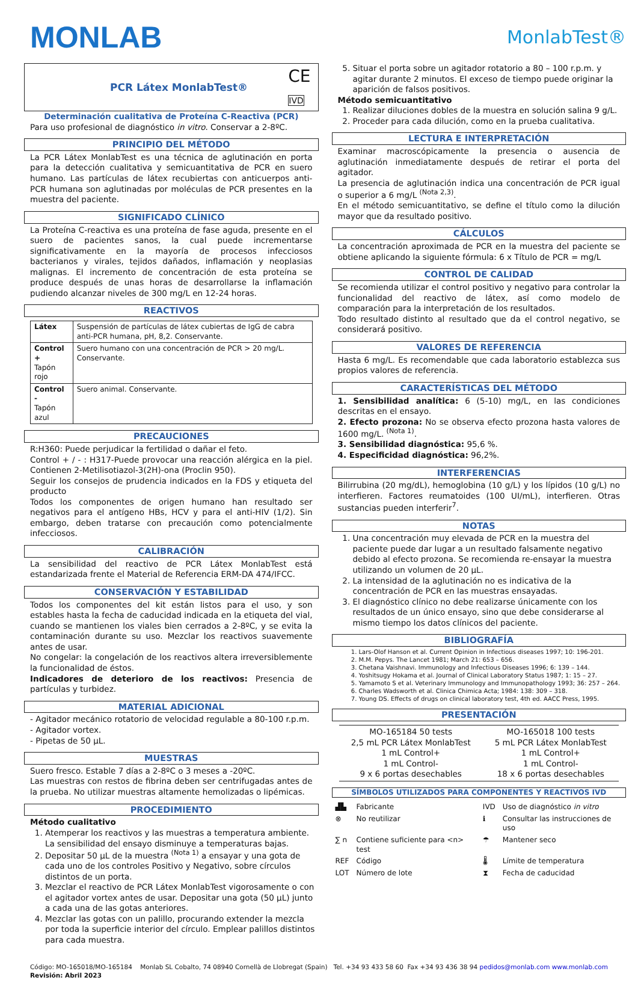MONLAB
MonlabTest®
PCR Látex MonlabTest® CE
IVD
Determinación cualitativa de Proteína C-Reactiva (PCR)
Para uso profesional de diagnóstico in vitro. Conservar a 2-8ºC.
PRINCIPIO DEL MÉTODO
La PCR Látex MonlabTest es una técnica de aglutinación en porta para la detección cualitativa y semicuantitativa de PCR en suero humano. Las partículas de látex recubiertas con anticuerpos anti-PCR humana son aglutinadas por moléculas de PCR presentes en la muestra del paciente.
SIGNIFICADO CLÍNICO
La Proteína C-reactiva es una proteína de fase aguda, presente en el suero de pacientes sanos, la cual puede incrementarse significativamente en la mayoría de procesos infecciosos bacterianos y virales, tejidos dañados, inflamación y neoplasias malignas. El incremento de concentración de esta proteína se produce después de unas horas de desarrollarse la inflamación pudiendo alcanzar niveles de 300 mg/L en 12-24 horas.
REACTIVOS
| Látex | Suspensión de partículas de látex cubiertas de IgG de cabra anti-PCR humana, pH, 8,2. Conservante. |
| Control + Tapón rojo | Suero humano con una concentración de PCR > 20 mg/L. Conservante. |
| Control - Tapón azul | Suero animal. Conservante. |
PRECAUCIONES
R:H360: Puede perjudicar la fertilidad o dañar el feto.
Control + / - : H317-Puede provocar una reacción alérgica en la piel. Contienen 2-Metilisotiazol-3(2H)-ona (Proclin 950).
Seguir los consejos de prudencia indicados en la FDS y etiqueta del producto
Todos los componentes de origen humano han resultado ser negativos para el antígeno HBs, HCV y para el anti-HIV (1/2). Sin embargo, deben tratarse con precaución como potencialmente infecciosos.
CALIBRACIÓN
La sensibilidad del reactivo de PCR Látex MonlabTest está estandarizada frente el Material de Referencia ERM-DA 474/IFCC.
CONSERVACIÓN Y ESTABILIDAD
Todos los componentes del kit están listos para el uso, y son estables hasta la fecha de caducidad indicada en la etiqueta del vial, cuando se mantienen los viales bien cerrados a 2-8ºC, y se evita la contaminación durante su uso. Mezclar los reactivos suavemente antes de usar.
No congelar: la congelación de los reactivos altera irreversiblemente la funcionalidad de éstos.
Indicadores de deterioro de los reactivos: Presencia de partículas y turbidez.
MATERIAL ADICIONAL
- Agitador mecánico rotatorio de velocidad regulable a 80-100 r.p.m.
- Agitador vortex.
- Pipetas de 50 µL.
MUESTRAS
Suero fresco. Estable 7 días a 2-8ºC o 3 meses a -20ºC.
Las muestras con restos de fibrina deben ser centrifugadas antes de la prueba. No utilizar muestras altamente hemolizadas o lipémicas.
PROCEDIMIENTO
Método cualitativo
1. Atemperar los reactivos y las muestras a temperatura ambiente. La sensibilidad del ensayo disminuye a temperaturas bajas.
2. Depositar 50 µL de la muestra <sup>(Nota 1)</sup> a ensayar y una gota de cada uno de los controles Positivo y Negativo, sobre círculos distintos de un porta.
3. Mezclar el reactivo de PCR Látex MonlabTest vigorosamente o con el agitador vortex antes de usar. Depositar una gota (50 µL) junto a cada una de las gotas anteriores.
4. Mezclar las gotas con un palillo, procurando extender la mezcla por toda la superficie interior del círculo. Emplear palillos distintos para cada muestra.
5. Situar el porta sobre un agitador rotatorio a 80 – 100 r.p.m. y agitar durante 2 minutos. El exceso de tiempo puede originar la aparición de falsos positivos.
Método semicuantitativo
1. Realizar diluciones dobles de la muestra en solución salina 9 g/L.
2. Proceder para cada dilución, como en la prueba cualitativa.
LECTURA E INTERPRETACIÓN
Examinar macroscópicamente la presencia o ausencia de aglutinación inmediatamente después de retirar el porta del agitador.
La presencia de aglutinación indica una concentración de PCR igual o superior a 6 mg/L <sup>(Nota 2,3)</sup>.
En el método semicuantitativo, se define el título como la dilución mayor que da resultado positivo.
CÁLCULOS
La concentración aproximada de PCR en la muestra del paciente se obtiene aplicando la siguiente fórmula: 6 x Título de PCR = mg/L
CONTROL DE CALIDAD
Se recomienda utilizar el control positivo y negativo para controlar la funcionalidad del reactivo de látex, así como modelo de comparación para la interpretación de los resultados.
Todo resultado distinto al resultado que da el control negativo, se considerará positivo.
VALORES DE REFERENCIA
Hasta 6 mg/L. Es recomendable que cada laboratorio establezca sus propios valores de referencia.
CARACTERÍSTICAS DEL MÉTODO
1. Sensibilidad analítica: 6 (5-10) mg/L, en las condiciones descritas en el ensayo.
2. Efecto prozona: No se observa efecto prozona hasta valores de 1600 mg/L. <sup>(Nota 1)</sup>.
3. Sensibilidad diagnóstica: 95,6 %.
4. Especificidad diagnóstica: 96,2%.
INTERFERENCIAS
Bilirrubina (20 mg/dL), hemoglobina (10 g/L) y los lípidos (10 g/L) no interfieren. Factores reumatoides (100 UI/mL), interfieren. Otras sustancias pueden interferir<sup>7</sup>.
NOTAS
1. Una concentración muy elevada de PCR en la muestra del paciente puede dar lugar a un resultado falsamente negativo debido al efecto prozona. Se recomienda re-ensayar la muestra utilizando un volumen de 20 µL.
2. La intensidad de la aglutinación no es indicativa de la concentración de PCR en las muestras ensayadas.
3. El diagnóstico clínico no debe realizarse únicamente con los resultados de un único ensayo, sino que debe considerarse al mismo tiempo los datos clínicos del paciente.
BIBLIOGRAFÍA
1. Lars-Olof Hanson et al. Current Opinion in Infectious diseases 1997; 10: 196-201.
2. M.M. Pepys. The Lancet 1981; March 21: 653 – 656.
3. Chetana Vaishnavi. Immunology and Infectious Diseases 1996; 6: 139 – 144.
4. Yoshitsugy Hokama et al. Journal of Clinical Laboratory Status 1987; 1: 15 – 27.
5. Yamamoto S et al. Veterinary Immunology and Immunopathology 1993; 36: 257 – 264.
6. Charles Wadsworth et al. Clinica Chimica Acta; 1984: 138: 309 – 318.
7. Young DS. Effects of drugs on clinical laboratory test, 4th ed. AACC Press, 1995.
PRESENTACIÓN
| MO-165184 50 tests 2,5 mL PCR Látex MonlabTest 1 mL Control+ 1 mL Control- 9 x 6 portas desechables | MO-165018 100 tests 5 mL PCR Látex MonlabTest 1 mL Control+ 1 mL Control- 18 x 6 portas desechables |
SÍMBOLOS UTILIZADOS PARA COMPONENTES Y REACTIVOS IVD
| ▟▙ | Fabricante | IVD | Uso de diagnóstico in vitro |
| ⊗ | No reutilizar | ℹ | Consultar las instrucciones de uso |
| ∑ n | Contiene suficiente para <n> test | ☂ | Mantener seco |
| REF | Código | 🌡 | Límite de temperatura |
| LOT | Número de lote | ⧗ | Fecha de caducidad |
Código: MO-165018/MO-165184 Monlab SL Cobalto, 74 08940 Cornellà de Llobregat (Spain) Tel. +34 93 433 58 60 Fax +34 93 436 38 94 pedidos@monlab.com www.monlab.com
Revisión: Abril 2023